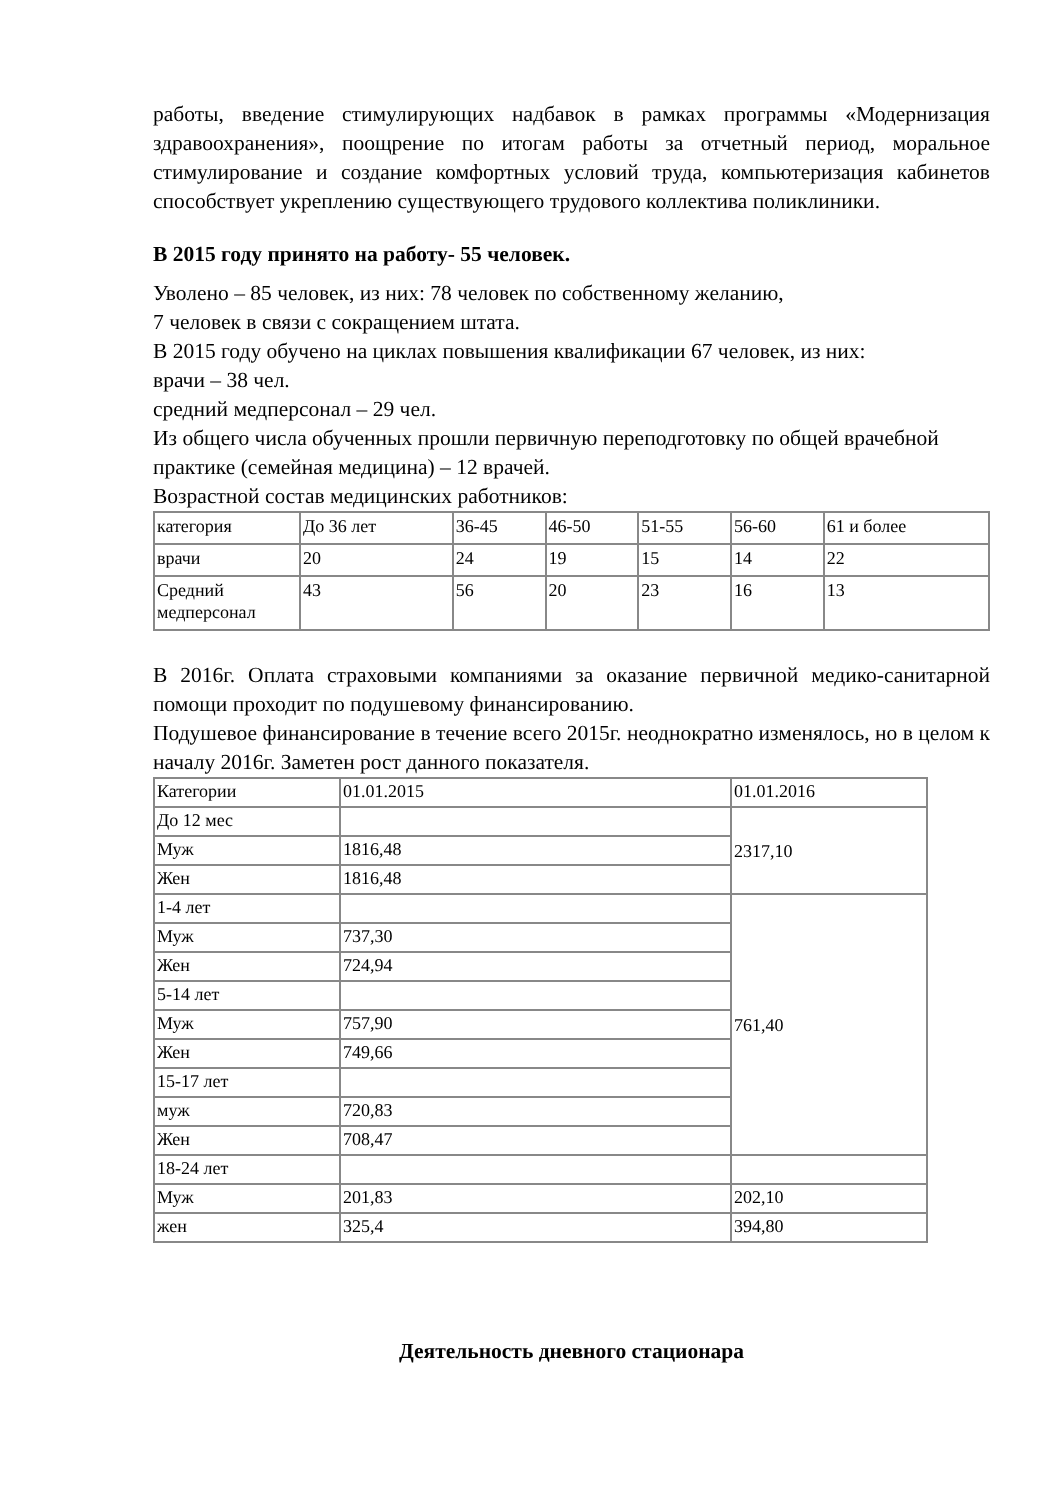работы, введение стимулирующих надбавок в рамках программы «Модернизация здравоохранения», поощрение по итогам работы за отчетный период, моральное стимулирование и создание комфортных условий труда, компьютеризация кабинетов способствует укреплению существующего трудового коллектива поликлиники.
В 2015 году принято на работу- 55 человек.
Уволено – 85 человек, из них: 78 человек по собственному желанию,
7 человек в связи с сокращением штата.
В 2015 году обучено на циклах повышения квалификации 67 человек, из них:
врачи – 38 чел.
средний медперсонал – 29 чел.
Из общего числа обученных прошли первичную переподготовку по общей врачебной практике (семейная медицина) – 12 врачей.
Возрастной состав медицинских работников:
| категория | До 36 лет | 36-45 | 46-50 | 51-55 | 56-60 | 61 и более |
| врачи | 20 | 24 | 19 | 15 | 14 | 22 |
| Средний медперсонал | 43 | 56 | 20 | 23 | 16 | 13 |
В 2016г. Оплата страховыми компаниями за оказание первичной медико-санитарной помощи проходит по подушевому финансированию.
Подушевое финансирование в течение всего 2015г. неоднократно изменялось, но в целом к началу 2016г. Заметен рост данного показателя.
| Категории | 01.01.2015 | 01.01.2016 |
| До 12 мес | | 2317,10 |
| Муж | 1816,48 | |
| Жен | 1816,48 | |
| 1-4 лет | | 761,40 |
| Муж | 737,30 | |
| Жен | 724,94 | |
| 5-14 лет | | |
| Муж | 757,90 | |
| Жен | 749,66 | |
| 15-17 лет | | |
| муж | 720,83 | |
| Жен | 708,47 | |
| 18-24 лет | | |
| Муж | 201,83 | 202,10 |
| жен | 325,4 | 394,80 |
Деятельность дневного стационара